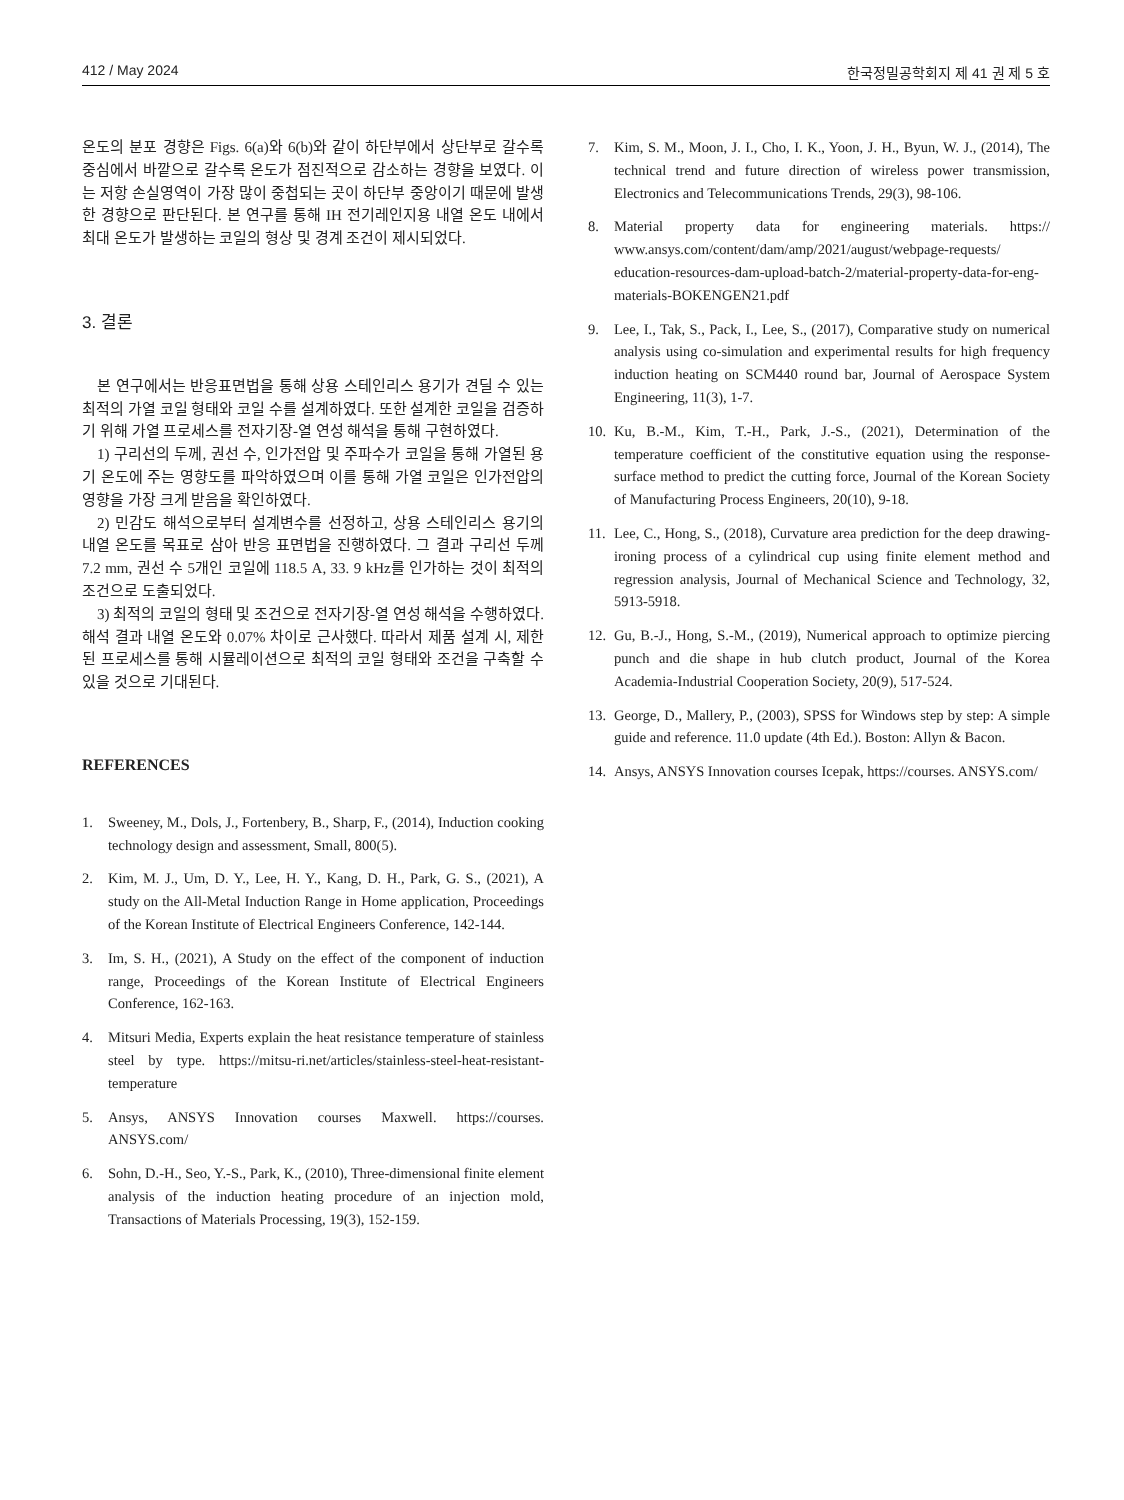412 / May 2024 한국정밀공학회지 제 41 권 제 5 호
온도의 분포 경향은 Figs. 6(a)와 6(b)와 같이 하단부에서 상단부로 갈수록 중심에서 바깥으로 갈수록 온도가 점진적으로 감소하는 경향을 보였다. 이는 저항 손실영역이 가장 많이 중첩되는 곳이 하단부 중앙이기 때문에 발생한 경향으로 판단된다. 본 연구를 통해 IH 전기레인지용 내열 온도 내에서 최대 온도가 발생하는 코일의 형상 및 경계 조건이 제시되었다.
3. 결론
본 연구에서는 반응표면법을 통해 상용 스테인리스 용기가 견딜 수 있는 최적의 가열 코일 형태와 코일 수를 설계하였다. 또한 설계한 코일을 검증하기 위해 가열 프로세스를 전자기장-열 연성 해석을 통해 구현하였다.
1) 구리선의 두께, 권선 수, 인가전압 및 주파수가 코일을 통해 가열된 용기 온도에 주는 영향도를 파악하였으며 이를 통해 가열 코일은 인가전압의 영향을 가장 크게 받음을 확인하였다.
2) 민감도 해석으로부터 설계변수를 선정하고, 상용 스테인리스 용기의 내열 온도를 목표로 삼아 반응 표면법을 진행하였다. 그 결과 구리선 두께 7.2 mm, 권선 수 5개인 코일에 118.5 A, 33. 9 kHz를 인가하는 것이 최적의 조건으로 도출되었다.
3) 최적의 코일의 형태 및 조건으로 전자기장-열 연성 해석을 수행하였다. 해석 결과 내열 온도와 0.07% 차이로 근사했다. 따라서 제품 설계 시, 제한된 프로세스를 통해 시뮬레이션으로 최적의 코일 형태와 조건을 구축할 수 있을 것으로 기대된다.
REFERENCES
1. Sweeney, M., Dols, J., Fortenbery, B., Sharp, F., (2014), Induction cooking technology design and assessment, Small, 800(5).
2. Kim, M. J., Um, D. Y., Lee, H. Y., Kang, D. H., Park, G. S., (2021), A study on the All-Metal Induction Range in Home application, Proceedings of the Korean Institute of Electrical Engineers Conference, 142-144.
3. Im, S. H., (2021), A Study on the effect of the component of induction range, Proceedings of the Korean Institute of Electrical Engineers Conference, 162-163.
4. Mitsuri Media, Experts explain the heat resistance temperature of stainless steel by type. https://mitsu-ri.net/articles/stainless-steel-heat-resistant-temperature
5. Ansys, ANSYS Innovation courses Maxwell. https://courses. ANSYS.com/
6. Sohn, D.-H., Seo, Y.-S., Park, K., (2010), Three-dimensional finite element analysis of the induction heating procedure of an injection mold, Transactions of Materials Processing, 19(3), 152-159.
7. Kim, S. M., Moon, J. I., Cho, I. K., Yoon, J. H., Byun, W. J., (2014), The technical trend and future direction of wireless power transmission, Electronics and Telecommunications Trends, 29(3), 98-106.
8. Material property data for engineering materials. https:// www.ansys.com/content/dam/amp/2021/august/webpage-requests/ education-resources-dam-upload-batch-2/material-property-data-for-eng-materials-BOKENGEN21.pdf
9. Lee, I., Tak, S., Pack, I., Lee, S., (2017), Comparative study on numerical analysis using co-simulation and experimental results for high frequency induction heating on SCM440 round bar, Journal of Aerospace System Engineering, 11(3), 1-7.
10. Ku, B.-M., Kim, T.-H., Park, J.-S., (2021), Determination of the temperature coefficient of the constitutive equation using the response-surface method to predict the cutting force, Journal of the Korean Society of Manufacturing Process Engineers, 20(10), 9-18.
11. Lee, C., Hong, S., (2018), Curvature area prediction for the deep drawing-ironing process of a cylindrical cup using finite element method and regression analysis, Journal of Mechanical Science and Technology, 32, 5913-5918.
12. Gu, B.-J., Hong, S.-M., (2019), Numerical approach to optimize piercing punch and die shape in hub clutch product, Journal of the Korea Academia-Industrial Cooperation Society, 20(9), 517-524.
13. George, D., Mallery, P., (2003), SPSS for Windows step by step: A simple guide and reference. 11.0 update (4th Ed.). Boston: Allyn & Bacon.
14. Ansys, ANSYS Innovation courses Icepak, https://courses. ANSYS.com/